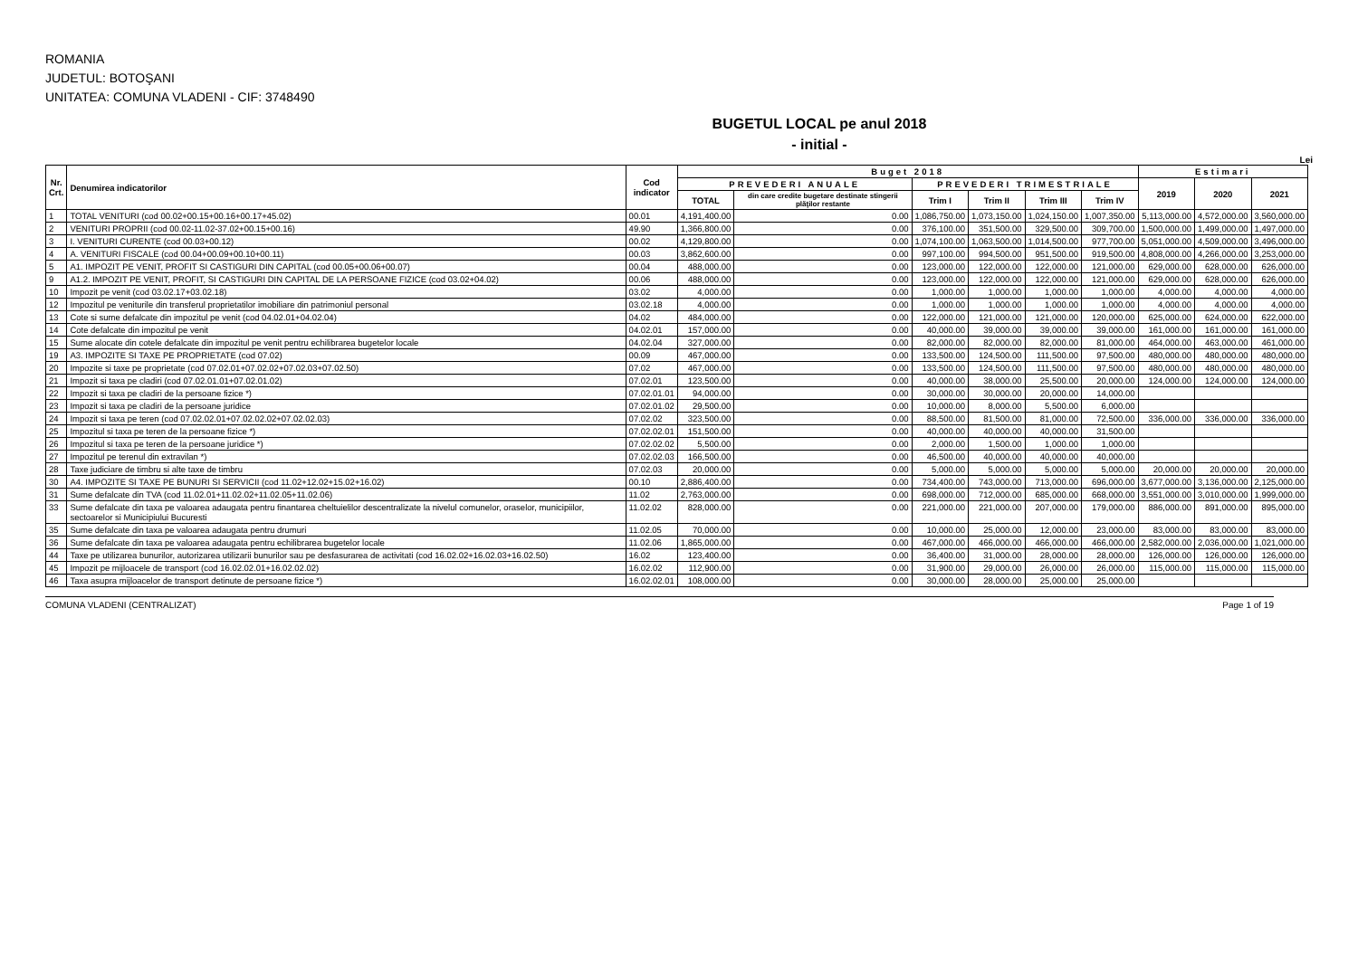ROMANIA
JUDETUL: BOTOŞANI
UNITATEA: COMUNA VLADENI - CIF: 3748490
BUGETUL LOCAL pe anul 2018
- initial -
Lei
| Nr. Crt. | Denumirea indicatorilor | Cod indicator | Buget 2018 | | | | | | Estimari | | |
| --- | --- | --- | --- | --- | --- | --- | --- | --- | --- | --- | --- |
| | | | PREVEDERI ANUALE | | PREVEDERI TRIMESTRIALE | | | | 2019 | 2020 | 2021 |
| | | | TOTAL | din care credite bugetare destinate stingerii plăţilor restante | Trim I | Trim II | Trim III | Trim IV | | | |
| 1 | TOTAL VENITURI (cod 00.02+00.15+00.16+00.17+45.02) | 00.01 | 4,191,400.00 | 0.00 | 1,086,750.00 | 1,073,150.00 | 1,024,150.00 | 1,007,350.00 | 5,113,000.00 | 4,572,000.00 | 3,560,000.00 |
| 2 | VENITURI PROPRII (cod 00.02-11.02-37.02+00.15+00.16) | 49.90 | 1,366,800.00 | 0.00 | 376,100.00 | 351,500.00 | 329,500.00 | 309,700.00 | 1,500,000.00 | 1,499,000.00 | 1,497,000.00 |
| 3 | I. VENITURI CURENTE (cod 00.03+00.12) | 00.02 | 4,129,800.00 | 0.00 | 1,074,100.00 | 1,063,500.00 | 1,014,500.00 | 977,700.00 | 5,051,000.00 | 4,509,000.00 | 3,496,000.00 |
| 4 | A. VENITURI FISCALE (cod 00.04+00.09+00.10+00.11) | 00.03 | 3,862,600.00 | 0.00 | 997,100.00 | 994,500.00 | 951,500.00 | 919,500.00 | 4,808,000.00 | 4,266,000.00 | 3,253,000.00 |
| 5 | A1. IMPOZIT PE VENIT, PROFIT SI CASTIGURI DIN CAPITAL (cod 00.05+00.06+00.07) | 00.04 | 488,000.00 | 0.00 | 123,000.00 | 122,000.00 | 122,000.00 | 121,000.00 | 629,000.00 | 628,000.00 | 626,000.00 |
| 9 | A1.2. IMPOZIT PE VENIT, PROFIT, SI CASTIGURI DIN CAPITAL DE LA PERSOANE FIZICE (cod 03.02+04.02) | 00.06 | 488,000.00 | 0.00 | 123,000.00 | 122,000.00 | 122,000.00 | 121,000.00 | 629,000.00 | 628,000.00 | 626,000.00 |
| 10 | Impozit pe venit (cod 03.02.17+03.02.18) | 03.02 | 4,000.00 | 0.00 | 1,000.00 | 1,000.00 | 1,000.00 | 1,000.00 | 4,000.00 | 4,000.00 | 4,000.00 |
| 12 | Impozitul pe veniturile din transferul proprietatilor imobiliare din patrimoniul personal | 03.02.18 | 4,000.00 | 0.00 | 1,000.00 | 1,000.00 | 1,000.00 | 1,000.00 | 4,000.00 | 4,000.00 | 4,000.00 |
| 13 | Cote si sume defalcate din impozitul pe venit (cod 04.02.01+04.02.04) | 04.02 | 484,000.00 | 0.00 | 122,000.00 | 121,000.00 | 121,000.00 | 120,000.00 | 625,000.00 | 624,000.00 | 622,000.00 |
| 14 | Cote defalcate din impozitul pe venit | 04.02.01 | 157,000.00 | 0.00 | 40,000.00 | 39,000.00 | 39,000.00 | 39,000.00 | 161,000.00 | 161,000.00 | 161,000.00 |
| 15 | Sume alocate din cotele defalcate din impozitul pe venit pentru echilibrarea bugetelor locale | 04.02.04 | 327,000.00 | 0.00 | 82,000.00 | 82,000.00 | 82,000.00 | 81,000.00 | 464,000.00 | 463,000.00 | 461,000.00 |
| 19 | A3. IMPOZITE SI TAXE PE PROPRIETATE (cod 07.02) | 00.09 | 467,000.00 | 0.00 | 133,500.00 | 124,500.00 | 111,500.00 | 97,500.00 | 480,000.00 | 480,000.00 | 480,000.00 |
| 20 | Impozite si taxe pe proprietate (cod 07.02.01+07.02.02+07.02.03+07.02.50) | 07.02 | 467,000.00 | 0.00 | 133,500.00 | 124,500.00 | 111,500.00 | 97,500.00 | 480,000.00 | 480,000.00 | 480,000.00 |
| 21 | Impozit si taxa pe cladiri (cod 07.02.01.01+07.02.01.02) | 07.02.01 | 123,500.00 | 0.00 | 40,000.00 | 38,000.00 | 25,500.00 | 20,000.00 | 124,000.00 | 124,000.00 | 124,000.00 |
| 22 | Impozit si taxa pe cladiri de la persoane fizice *) | 07.02.01.01 | 94,000.00 | 0.00 | 30,000.00 | 30,000.00 | 20,000.00 | 14,000.00 | | | |
| 23 | Impozit si taxa pe cladiri de la persoane juridice | 07.02.01.02 | 29,500.00 | 0.00 | 10,000.00 | 8,000.00 | 5,500.00 | 6,000.00 | | | |
| 24 | Impozit si taxa pe teren (cod 07.02.02.01+07.02.02.02+07.02.02.03) | 07.02.02 | 323,500.00 | 0.00 | 88,500.00 | 81,500.00 | 81,000.00 | 72,500.00 | 336,000.00 | 336,000.00 | 336,000.00 |
| 25 | Impozitul si taxa pe teren de la persoane fizice *) | 07.02.02.01 | 151,500.00 | 0.00 | 40,000.00 | 40,000.00 | 40,000.00 | 31,500.00 | | | |
| 26 | Impozitul si taxa pe teren de la persoane juridice *) | 07.02.02.02 | 5,500.00 | 0.00 | 2,000.00 | 1,500.00 | 1,000.00 | 1,000.00 | | | |
| 27 | Impozitul pe terenul din extravilan *) | 07.02.02.03 | 166,500.00 | 0.00 | 46,500.00 | 40,000.00 | 40,000.00 | 40,000.00 | | | |
| 28 | Taxe judiciare de timbru si alte taxe de timbru | 07.02.03 | 20,000.00 | 0.00 | 5,000.00 | 5,000.00 | 5,000.00 | 5,000.00 | 20,000.00 | 20,000.00 | 20,000.00 |
| 30 | A4. IMPOZITE SI TAXE PE BUNURI SI SERVICII (cod 11.02+12.02+15.02+16.02) | 00.10 | 2,886,400.00 | 0.00 | 734,400.00 | 743,000.00 | 713,000.00 | 696,000.00 | 3,677,000.00 | 3,136,000.00 | 2,125,000.00 |
| 31 | Sume defalcate din TVA (cod 11.02.01+11.02.02+11.02.05+11.02.06) | 11.02 | 2,763,000.00 | 0.00 | 698,000.00 | 712,000.00 | 685,000.00 | 668,000.00 | 3,551,000.00 | 3,010,000.00 | 1,999,000.00 |
| 33 | Sume defalcate din taxa pe valoarea adaugata pentru finantarea cheltuielilor descentralizate la nivelul comunelor, oraselor, municipiilor, sectoarelor si Municipiului Bucuresti | 11.02.02 | 828,000.00 | 0.00 | 221,000.00 | 221,000.00 | 207,000.00 | 179,000.00 | 886,000.00 | 891,000.00 | 895,000.00 |
| 35 | Sume defalcate din taxa pe valoarea adaugata pentru drumuri | 11.02.05 | 70,000.00 | 0.00 | 10,000.00 | 25,000.00 | 12,000.00 | 23,000.00 | 83,000.00 | 83,000.00 | 83,000.00 |
| 36 | Sume defalcate din taxa pe valoarea adaugata pentru echilibrarea bugetelor locale | 11.02.06 | 1,865,000.00 | 0.00 | 467,000.00 | 466,000.00 | 466,000.00 | 466,000.00 | 2,582,000.00 | 2,036,000.00 | 1,021,000.00 |
| 44 | Taxe pe utilizarea bunurilor, autorizarea utilizarii bunurilor sau pe desfasurarea de activitati (cod 16.02.02+16.02.03+16.02.50) | 16.02 | 123,400.00 | 0.00 | 36,400.00 | 31,000.00 | 28,000.00 | 28,000.00 | 126,000.00 | 126,000.00 | 126,000.00 |
| 45 | Impozit pe mijloacele de transport (cod 16.02.02.01+16.02.02.02) | 16.02.02 | 112,900.00 | 0.00 | 31,900.00 | 29,000.00 | 26,000.00 | 26,000.00 | 115,000.00 | 115,000.00 | 115,000.00 |
| 46 | Taxa asupra mijloacelor de transport detinute de persoane fizice *) | 16.02.02.01 | 108,000.00 | 0.00 | 30,000.00 | 28,000.00 | 25,000.00 | 25,000.00 | | | |
COMUNA VLADENI (CENTRALIZAT) Page 1 of 19